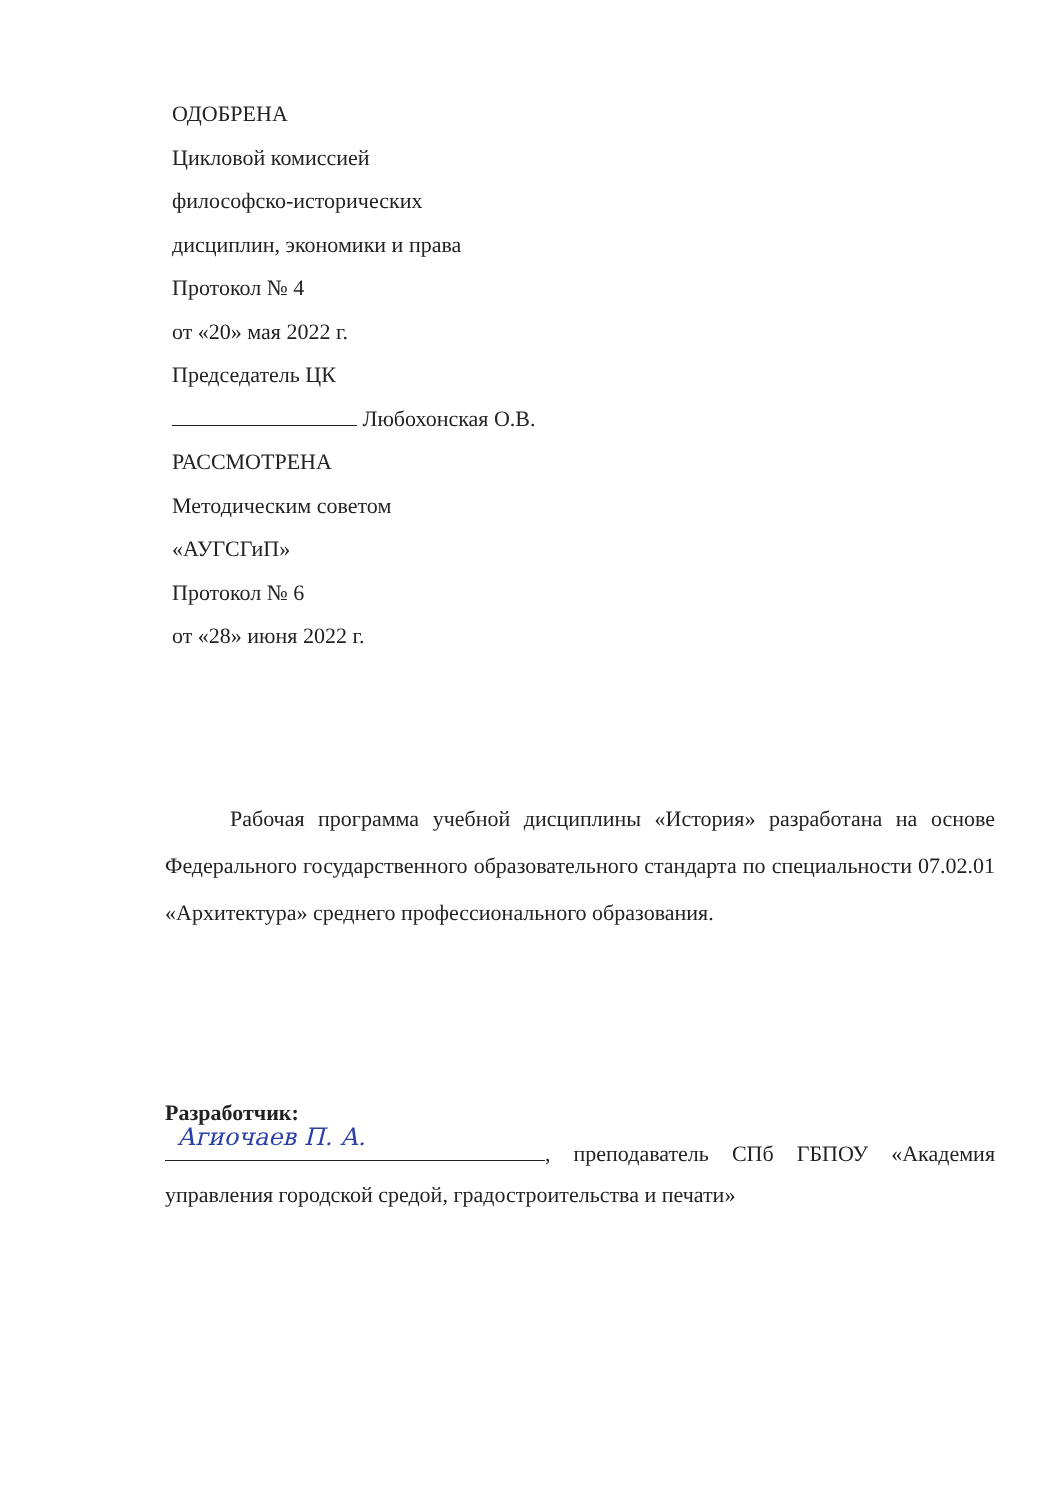ОДОБРЕНА
Цикловой комиссией
философско-исторических
дисциплин, экономики и права
Протокол № 4
от «20» мая 2022 г.
Председатель ЦК
Любохонская О.В.
РАССМОТРЕНА
Методическим советом
«АУГСГиП»
Протокол № 6
от «28» июня 2022 г.
Рабочая программа учебной дисциплины «История» разработана на основе Федерального государственного образовательного стандарта по специальности 07.02.01 «Архитектура» среднего профессионального образования.
Разработчик:
Агиочаев П. А., преподаватель СПб ГБПОУ «Академия управления городской средой, градостроительства и печати»